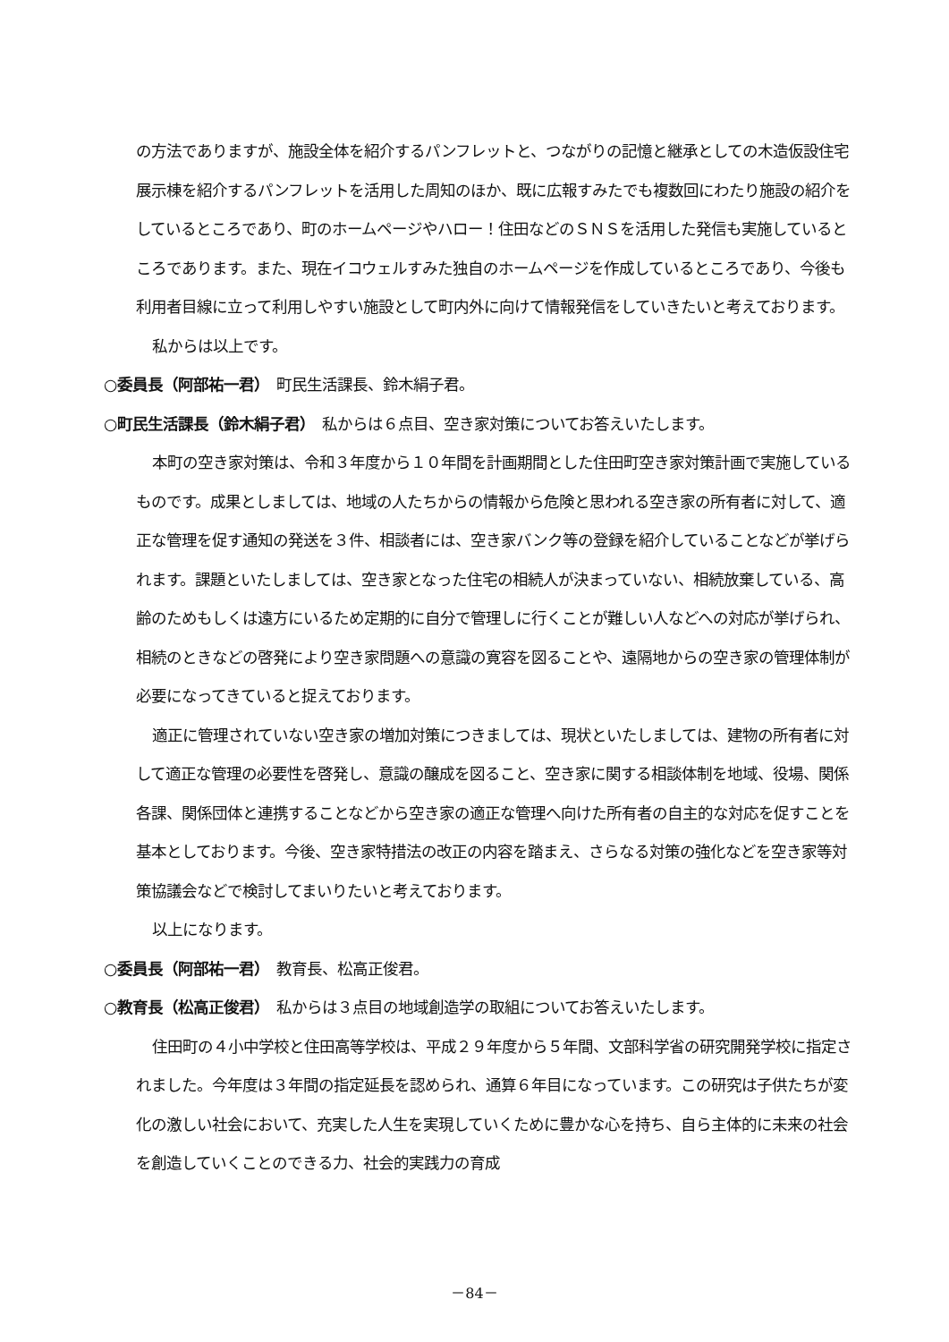の方法でありますが、施設全体を紹介するパンフレットと、つながりの記憶と継承としての木造仮設住宅展示棟を紹介するパンフレットを活用した周知のほか、既に広報すみたでも複数回にわたり施設の紹介をしているところであり、町のホームページやハロー！住田などのＳＮＳを活用した発信も実施しているところであります。また、現在イコウェルすみた独自のホームページを作成しているところであり、今後も利用者目線に立って利用しやすい施設として町内外に向けて情報発信をしていきたいと考えております。
私からは以上です。
○委員長（阿部祐一君）　町民生活課長、鈴木絹子君。
○町民生活課長（鈴木絹子君）　私からは６点目、空き家対策についてお答えいたします。
本町の空き家対策は、令和３年度から１０年間を計画期間とした住田町空き家対策計画で実施しているものです。成果としましては、地域の人たちからの情報から危険と思われる空き家の所有者に対して、適正な管理を促す通知の発送を３件、相談者には、空き家バンク等の登録を紹介していることなどが挙げられます。課題といたしましては、空き家となった住宅の相続人が決まっていない、相続放棄している、高齢のためもしくは遠方にいるため定期的に自分で管理しに行くことが難しい人などへの対応が挙げられ、相続のときなどの啓発により空き家問題への意識の寛容を図ることや、遠隔地からの空き家の管理体制が必要になってきていると捉えております。
適正に管理されていない空き家の増加対策につきましては、現状といたしましては、建物の所有者に対して適正な管理の必要性を啓発し、意識の醸成を図ること、空き家に関する相談体制を地域、役場、関係各課、関係団体と連携することなどから空き家の適正な管理へ向けた所有者の自主的な対応を促すことを基本としております。今後、空き家特措法の改正の内容を踏まえ、さらなる対策の強化などを空き家等対策協議会などで検討してまいりたいと考えております。
以上になります。
○委員長（阿部祐一君）　教育長、松高正俊君。
○教育長（松高正俊君）　私からは３点目の地域創造学の取組についてお答えいたします。
住田町の４小中学校と住田高等学校は、平成２９年度から５年間、文部科学省の研究開発学校に指定されました。今年度は３年間の指定延長を認められ、通算６年目になっています。この研究は子供たちが変化の激しい社会において、充実した人生を実現していくために豊かな心を持ち、自ら主体的に未来の社会を創造していくことのできる力、社会的実践力の育成
－84－